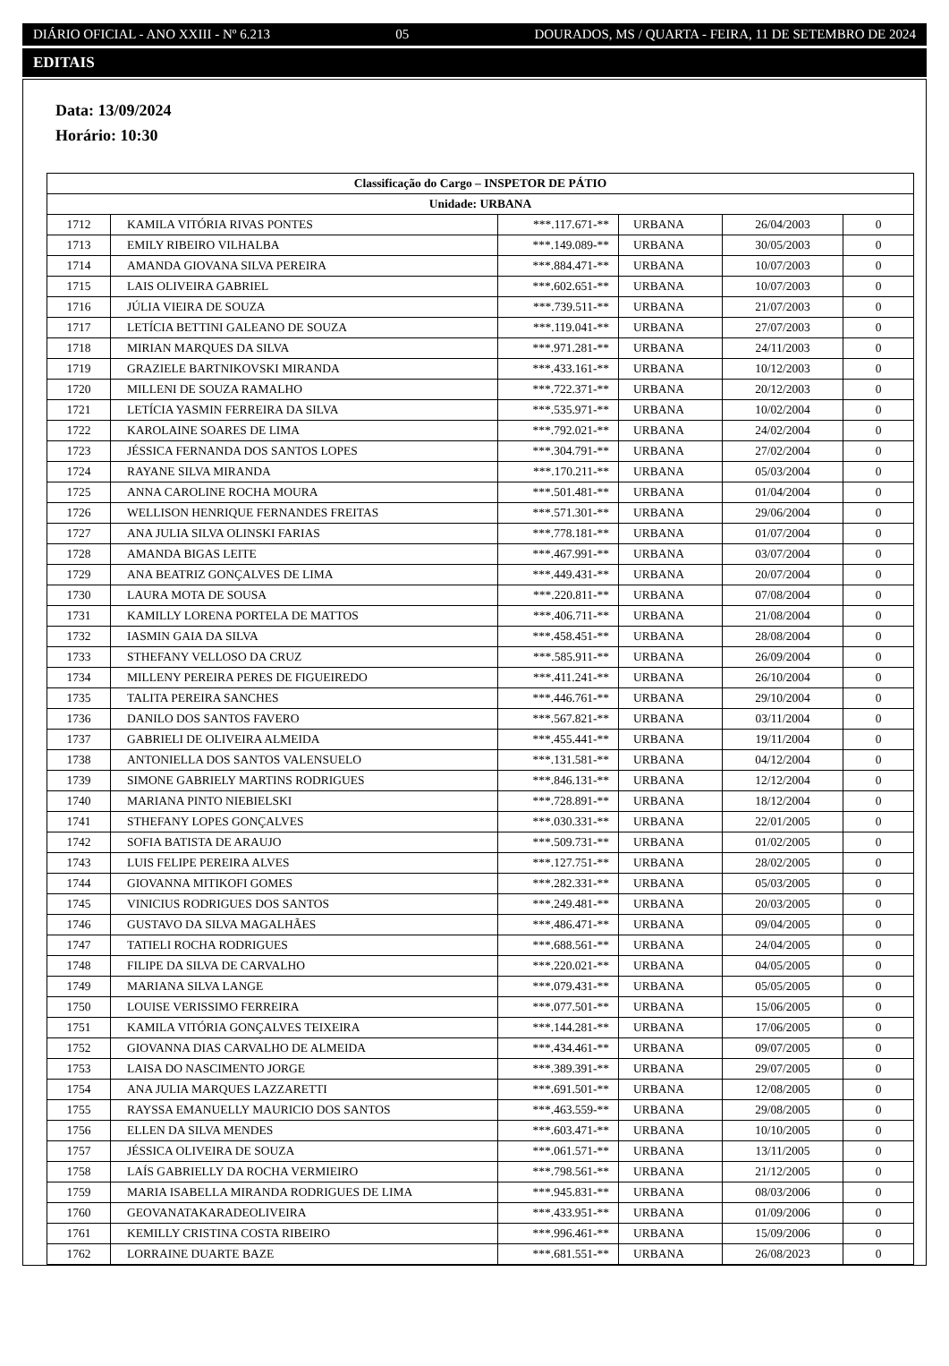DIÁRIO OFICIAL - ANO XXIII - Nº 6.213 05 DOURADOS, MS / QUARTA - FEIRA, 11 DE SETEMBRO DE 2024
EDITAIS
Data: 13/09/2024
Horário: 10:30
| Classificação do Cargo – INSPETOR DE PÁTIO | | | | | |
| --- | --- | --- | --- | --- | --- |
| Unidade: URBANA | | | | | |
| 1712 | KAMILA VITÓRIA RIVAS PONTES | ***.117.671-** | URBANA | 26/04/2003 | 0 |
| 1713 | EMILY RIBEIRO VILHALBA | ***.149.089-** | URBANA | 30/05/2003 | 0 |
| 1714 | AMANDA GIOVANA SILVA PEREIRA | ***.884.471-** | URBANA | 10/07/2003 | 0 |
| 1715 | LAIS OLIVEIRA GABRIEL | ***.602.651-** | URBANA | 10/07/2003 | 0 |
| 1716 | JÚLIA VIEIRA DE SOUZA | ***.739.511-** | URBANA | 21/07/2003 | 0 |
| 1717 | LETÍCIA BETTINI GALEANO DE SOUZA | ***.119.041-** | URBANA | 27/07/2003 | 0 |
| 1718 | MIRIAN MARQUES DA SILVA | ***.971.281-** | URBANA | 24/11/2003 | 0 |
| 1719 | GRAZIELE BARTNIKOVSKI MIRANDA | ***.433.161-** | URBANA | 10/12/2003 | 0 |
| 1720 | MILLENI DE SOUZA RAMALHO | ***.722.371-** | URBANA | 20/12/2003 | 0 |
| 1721 | LETÍCIA YASMIN FERREIRA DA SILVA | ***.535.971-** | URBANA | 10/02/2004 | 0 |
| 1722 | KAROLAINE SOARES DE LIMA | ***.792.021-** | URBANA | 24/02/2004 | 0 |
| 1723 | JÉSSICA FERNANDA DOS SANTOS LOPES | ***.304.791-** | URBANA | 27/02/2004 | 0 |
| 1724 | RAYANE SILVA MIRANDA | ***.170.211-** | URBANA | 05/03/2004 | 0 |
| 1725 | ANNA CAROLINE ROCHA MOURA | ***.501.481-** | URBANA | 01/04/2004 | 0 |
| 1726 | WELLISON HENRIQUE FERNANDES FREITAS | ***.571.301-** | URBANA | 29/06/2004 | 0 |
| 1727 | ANA JULIA SILVA OLINSKI FARIAS | ***.778.181-** | URBANA | 01/07/2004 | 0 |
| 1728 | AMANDA BIGAS LEITE | ***.467.991-** | URBANA | 03/07/2004 | 0 |
| 1729 | ANA BEATRIZ GONÇALVES DE LIMA | ***.449.431-** | URBANA | 20/07/2004 | 0 |
| 1730 | LAURA MOTA DE SOUSA | ***.220.811-** | URBANA | 07/08/2004 | 0 |
| 1731 | KAMILLY LORENA PORTELA DE MATTOS | ***.406.711-** | URBANA | 21/08/2004 | 0 |
| 1732 | IASMIN GAIA DA SILVA | ***.458.451-** | URBANA | 28/08/2004 | 0 |
| 1733 | STHEFANY VELLOSO DA CRUZ | ***.585.911-** | URBANA | 26/09/2004 | 0 |
| 1734 | MILLENY PEREIRA PERES DE FIGUEIREDO | ***.411.241-** | URBANA | 26/10/2004 | 0 |
| 1735 | TALITA PEREIRA SANCHES | ***.446.761-** | URBANA | 29/10/2004 | 0 |
| 1736 | DANILO DOS SANTOS FAVERO | ***.567.821-** | URBANA | 03/11/2004 | 0 |
| 1737 | GABRIELI DE OLIVEIRA ALMEIDA | ***.455.441-** | URBANA | 19/11/2004 | 0 |
| 1738 | ANTONIELLA DOS SANTOS VALENSUELO | ***.131.581-** | URBANA | 04/12/2004 | 0 |
| 1739 | SIMONE GABRIELY MARTINS RODRIGUES | ***.846.131-** | URBANA | 12/12/2004 | 0 |
| 1740 | MARIANA PINTO NIEBIELSKI | ***.728.891-** | URBANA | 18/12/2004 | 0 |
| 1741 | STHEFANY LOPES GONÇALVES | ***.030.331-** | URBANA | 22/01/2005 | 0 |
| 1742 | SOFIA BATISTA DE ARAUJO | ***.509.731-** | URBANA | 01/02/2005 | 0 |
| 1743 | LUIS FELIPE PEREIRA ALVES | ***.127.751-** | URBANA | 28/02/2005 | 0 |
| 1744 | GIOVANNA MITIKOFI GOMES | ***.282.331-** | URBANA | 05/03/2005 | 0 |
| 1745 | VINICIUS RODRIGUES DOS SANTOS | ***.249.481-** | URBANA | 20/03/2005 | 0 |
| 1746 | GUSTAVO DA SILVA MAGALHÃES | ***.486.471-** | URBANA | 09/04/2005 | 0 |
| 1747 | TATIELI ROCHA RODRIGUES | ***.688.561-** | URBANA | 24/04/2005 | 0 |
| 1748 | FILIPE DA SILVA DE CARVALHO | ***.220.021-** | URBANA | 04/05/2005 | 0 |
| 1749 | MARIANA SILVA LANGE | ***.079.431-** | URBANA | 05/05/2005 | 0 |
| 1750 | LOUISE VERISSIMO FERREIRA | ***.077.501-** | URBANA | 15/06/2005 | 0 |
| 1751 | KAMILA VITÓRIA GONÇALVES TEIXEIRA | ***.144.281-** | URBANA | 17/06/2005 | 0 |
| 1752 | GIOVANNA DIAS CARVALHO DE ALMEIDA | ***.434.461-** | URBANA | 09/07/2005 | 0 |
| 1753 | LAISA DO NASCIMENTO JORGE | ***.389.391-** | URBANA | 29/07/2005 | 0 |
| 1754 | ANA JULIA MARQUES LAZZARETTI | ***.691.501-** | URBANA | 12/08/2005 | 0 |
| 1755 | RAYSSA EMANUELLY MAURICIO DOS SANTOS | ***.463.559-** | URBANA | 29/08/2005 | 0 |
| 1756 | ELLEN DA SILVA MENDES | ***.603.471-** | URBANA | 10/10/2005 | 0 |
| 1757 | JÉSSICA OLIVEIRA DE SOUZA | ***.061.571-** | URBANA | 13/11/2005 | 0 |
| 1758 | LAÍS GABRIELLY DA ROCHA VERMIEIRO | ***.798.561-** | URBANA | 21/12/2005 | 0 |
| 1759 | MARIA ISABELLA MIRANDA RODRIGUES DE LIMA | ***.945.831-** | URBANA | 08/03/2006 | 0 |
| 1760 | GEOVANATAKARADEOLIVEIRA | ***.433.951-** | URBANA | 01/09/2006 | 0 |
| 1761 | KEMILLY CRISTINA COSTA RIBEIRO | ***.996.461-** | URBANA | 15/09/2006 | 0 |
| 1762 | LORRAINE DUARTE BAZE | ***.681.551-** | URBANA | 26/08/2023 | 0 |